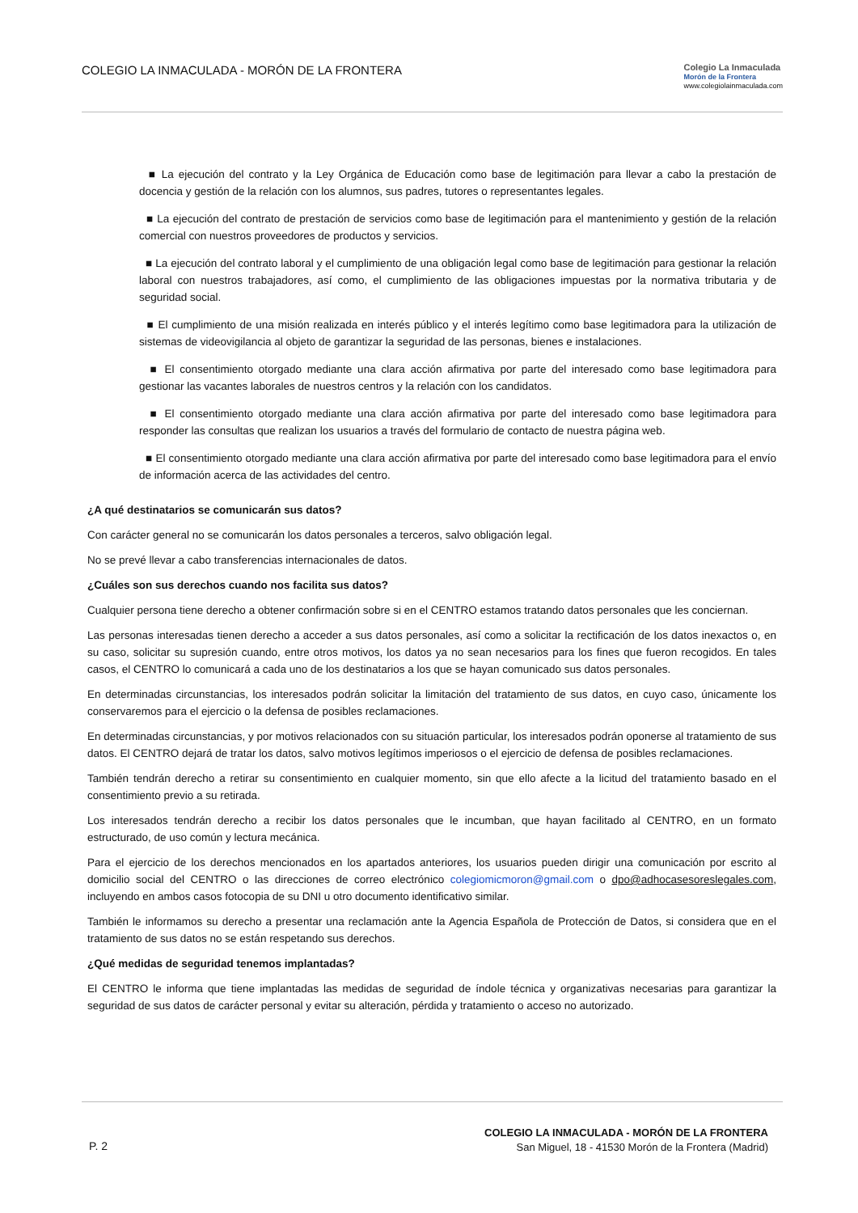COLEGIO LA INMACULADA - MORÓN DE LA FRONTERA
Colegio La Inmaculada
Morón de la Frontera
www.colegiolainmaculada.com
■ La ejecución del contrato y la Ley Orgánica de Educación como base de legitimación para llevar a cabo la prestación de docencia y gestión de la relación con los alumnos, sus padres, tutores o representantes legales.
■ La ejecución del contrato de prestación de servicios como base de legitimación para el mantenimiento y gestión de la relación comercial con nuestros proveedores de productos y servicios.
■ La ejecución del contrato laboral y el cumplimiento de una obligación legal como base de legitimación para gestionar la relación laboral con nuestros trabajadores, así como, el cumplimiento de las obligaciones impuestas por la normativa tributaria y de seguridad social.
■ El cumplimiento de una misión realizada en interés público y el interés legítimo como base legitimadora para la utilización de sistemas de videovigilancia al objeto de garantizar la seguridad de las personas, bienes e instalaciones.
■ El consentimiento otorgado mediante una clara acción afirmativa por parte del interesado como base legitimadora para gestionar las vacantes laborales de nuestros centros y la relación con los candidatos.
■ El consentimiento otorgado mediante una clara acción afirmativa por parte del interesado como base legitimadora para responder las consultas que realizan los usuarios a través del formulario de contacto de nuestra página web.
■ El consentimiento otorgado mediante una clara acción afirmativa por parte del interesado como base legitimadora para el envío de información acerca de las actividades del centro.
¿A qué destinatarios se comunicarán sus datos?
Con carácter general no se comunicarán los datos personales a terceros, salvo obligación legal.
No se prevé llevar a cabo transferencias internacionales de datos.
¿Cuáles son sus derechos cuando nos facilita sus datos?
Cualquier persona tiene derecho a obtener confirmación sobre si en el CENTRO estamos tratando datos personales que les conciernan.
Las personas interesadas tienen derecho a acceder a sus datos personales, así como a solicitar la rectificación de los datos inexactos o, en su caso, solicitar su supresión cuando, entre otros motivos, los datos ya no sean necesarios para los fines que fueron recogidos. En tales casos, el CENTRO lo comunicará a cada uno de los destinatarios a los que se hayan comunicado sus datos personales.
En determinadas circunstancias, los interesados podrán solicitar la limitación del tratamiento de sus datos, en cuyo caso, únicamente los conservaremos para el ejercicio o la defensa de posibles reclamaciones.
En determinadas circunstancias, y por motivos relacionados con su situación particular, los interesados podrán oponerse al tratamiento de sus datos. El CENTRO dejará de tratar los datos, salvo motivos legítimos imperiosos o el ejercicio de defensa de posibles reclamaciones.
También tendrán derecho a retirar su consentimiento en cualquier momento, sin que ello afecte a la licitud del tratamiento basado en el consentimiento previo a su retirada.
Los interesados tendrán derecho a recibir los datos personales que le incumban, que hayan facilitado al CENTRO, en un formato estructurado, de uso común y lectura mecánica.
Para el ejercicio de los derechos mencionados en los apartados anteriores, los usuarios pueden dirigir una comunicación por escrito al domicilio social del CENTRO o las direcciones de correo electrónico colegiomicmoron@gmail.com o dpo@adhocasesoreslegales.com, incluyendo en ambos casos fotocopia de su DNI u otro documento identificativo similar.
También le informamos su derecho a presentar una reclamación ante la Agencia Española de Protección de Datos, si considera que en el tratamiento de sus datos no se están respetando sus derechos.
¿Qué medidas de seguridad tenemos implantadas?
El CENTRO le informa que tiene implantadas las medidas de seguridad de índole técnica y organizativas necesarias para garantizar la seguridad de sus datos de carácter personal y evitar su alteración, pérdida y tratamiento o acceso no autorizado.
P. 2
COLEGIO LA INMACULADA - MORÓN DE LA FRONTERA
San Miguel, 18 - 41530 Morón de la Frontera (Madrid)